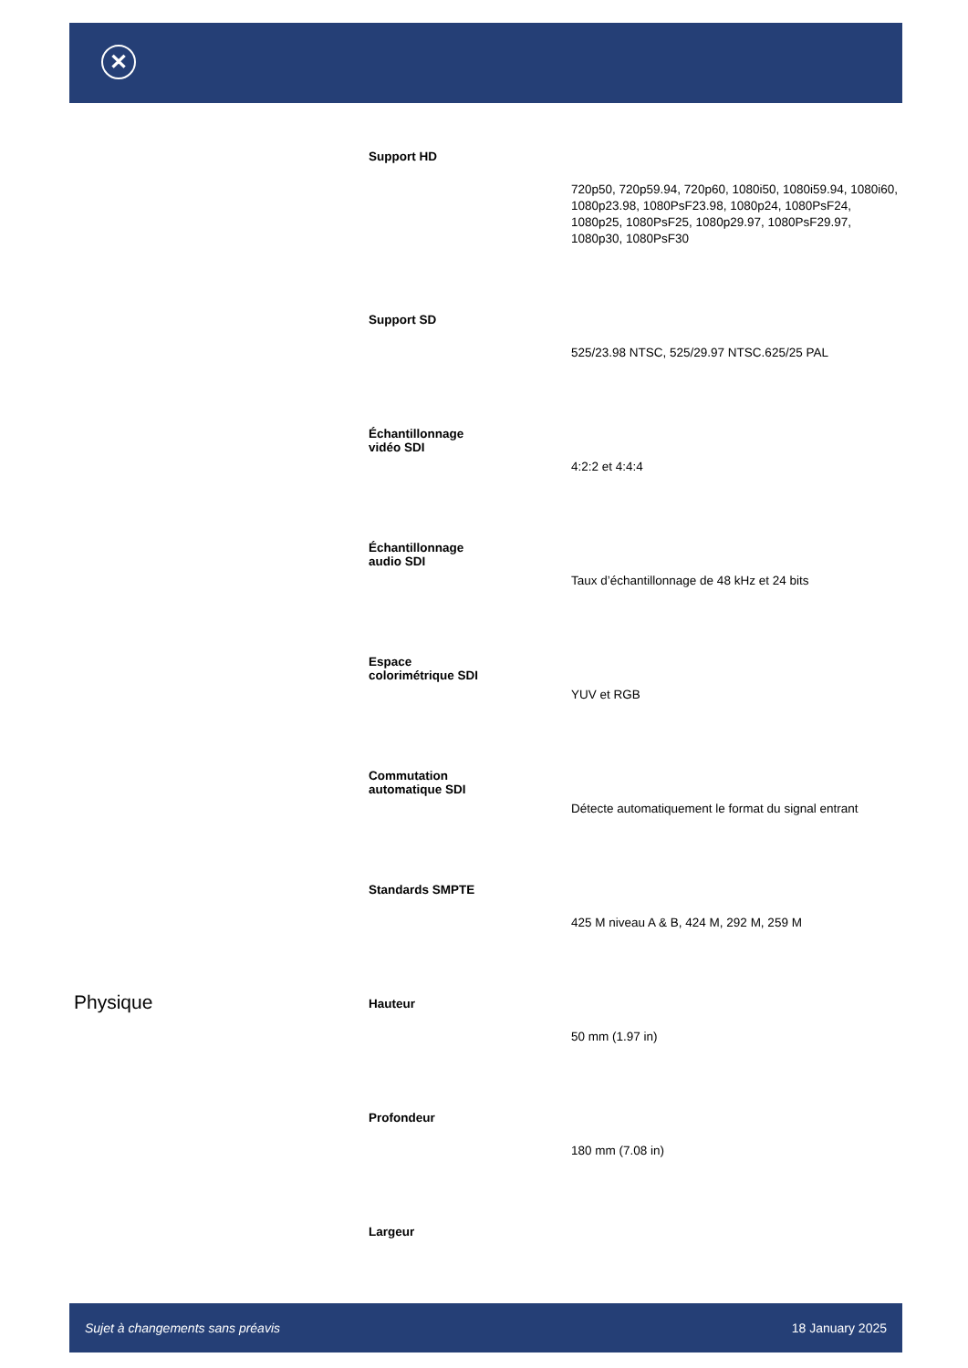✕
| | Support HD | 720p50, 720p59.94, 720p60, 1080i50, 1080i59.94, 1080i60, 1080p23.98, 1080PsF23.98, 1080p24, 1080PsF24, 1080p25, 1080PsF25, 1080p29.97, 1080PsF29.97, 1080p30, 1080PsF30 |
| | Support SD | 525/23.98 NTSC, 525/29.97 NTSC.625/25 PAL |
| | Échantillonnage vidéo SDI | 4:2:2 et 4:4:4 |
| | Échantillonnage audio SDI | Taux d’échantillonnage de 48 kHz et 24 bits |
| | Espace colorimétrique SDI | YUV et RGB |
| | Commutation automatique SDI | Détecte automatiquement le format du signal entrant |
| | Standards SMPTE | 425 M niveau A & B, 424 M, 292 M, 259 M |
| Physique | Hauteur | 50 mm (1.97 in) |
| | Profondeur | 180 mm (7.08 in) |
| | Largeur | |
Sujet à changements sans préavis 18 January 2025